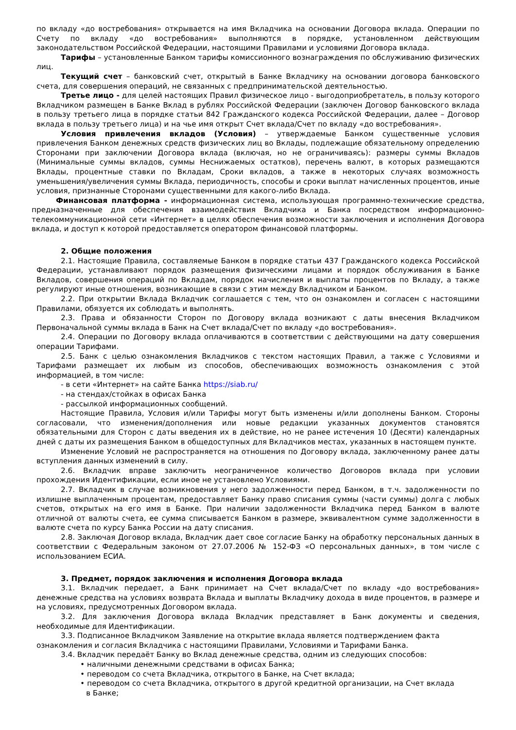по вкладу «до востребования» открывается на имя Вкладчика на основании Договора вклада. Операции по Счету по вкладу «до востребования» выполняются в порядке, установленном действующим законодательством Российской Федерации, настоящими Правилами и условиями Договора вклада.
Тарифы – установленные Банком тарифы комиссионного вознаграждения по обслуживанию физических лиц.
Текущий счет – банковский счет, открытый в Банке Вкладчику на основании договора банковского счета, для совершения операций, не связанных с предпринимательской деятельностью.
Третье лицо - для целей настоящих Правил физическое лицо - выгодоприобретатель, в пользу которого Вкладчиком размещен в Банке Вклад в рублях Российской Федерации (заключен Договор банковского вклада в пользу третьего лица в порядке статьи 842 Гражданского кодекса Российской Федерации, далее – Договор вклада в пользу третьего лица) и на чье имя открыт Счет вклада/Счет по вкладу «до востребования».
Условия привлечения вкладов (Условия) – утверждаемые Банком существенные условия привлечения Банком денежных средств физических лиц во Вклады, подлежащие обязательному определению Сторонами при заключении Договора вклада (включая, но не ограничиваясь): размеры суммы Вкладов (Минимальные суммы вкладов, суммы Неснижаемых остатков), перечень валют, в которых размещаются Вклады, процентные ставки по Вкладам, Сроки вкладов, а также в некоторых случаях возможность уменьшения/увеличения суммы Вклада, периодичность, способы и сроки выплат начисленных процентов, иные условия, признанные Сторонами существенными для какого-либо Вклада.
Финансовая платформа - информационная система, использующая программно-технические средства, предназначенные для обеспечения взаимодействия Вкладчика и Банка посредством информационно-телекоммуникационной сети «Интернет» в целях обеспечения возможности заключения и исполнения Договора вклада, и доступ к которой предоставляется оператором финансовой платформы.
2. Общие положения
2.1. Настоящие Правила, составляемые Банком в порядке статьи 437 Гражданского кодекса Российской Федерации, устанавливают порядок размещения физическими лицами и порядок обслуживания в Банке Вкладов, совершения операций по Вкладам, порядок начисления и выплаты процентов по Вкладу, а также регулируют иные отношения, возникающие в связи с этим между Вкладчиком и Банком.
2.2. При открытии Вклада Вкладчик соглашается с тем, что он ознакомлен и согласен с настоящими Правилами, обязуется их соблюдать и выполнять.
2.3. Права и обязанности Сторон по Договору вклада возникают с даты внесения Вкладчиком Первоначальной суммы вклада в Банк на Счет вклада/Счет по вкладу «до востребования».
2.4. Операции по Договору вклада оплачиваются в соответствии с действующими на дату совершения операции Тарифами.
2.5. Банк с целью ознакомления Вкладчиков с текстом настоящих Правил, а также с Условиями и Тарифами размещает их любым из способов, обеспечивающих возможность ознакомления с этой информацией, в том числе:
- в сети «Интернет» на сайте Банка https://siab.ru/
- на стендах/стойках в офисах Банка
- рассылкой информационных сообщений.
Настоящие Правила, Условия и/или Тарифы могут быть изменены и/или дополнены Банком. Стороны согласовали, что изменения/дополнения или новые редакции указанных документов становятся обязательными для Сторон с даты введения их в действие, но не ранее истечения 10 (Десяти) календарных дней с даты их размещения Банком в общедоступных для Вкладчиков местах, указанных в настоящем пункте.
Изменение Условий не распространяется на отношения по Договору вклада, заключенному ранее даты вступления данных изменений в силу.
2.6. Вкладчик вправе заключить неограниченное количество Договоров вклада при условии прохождения Идентификации, если иное не установлено Условиями.
2.7. Вкладчик в случае возникновения у него задолженности перед Банком, в т.ч. задолженности по излишне выплаченным процентам, предоставляет Банку право списания суммы (части суммы) долга с любых счетов, открытых на его имя в Банке. При наличии задолженности Вкладчика перед Банком в валюте отличной от валюты счета, ее сумма списывается Банком в размере, эквивалентном сумме задолженности в валюте счета по курсу Банка России на дату списания.
2.8. Заключая Договор вклада, Вкладчик дает свое согласие Банку на обработку персональных данных в соответствии с Федеральным законом от 27.07.2006 № 152-ФЗ «О персональных данных», в том числе с использованием ЕСИА.
3. Предмет, порядок заключения и исполнения Договора вклада
3.1. Вкладчик передает, а Банк принимает на Счет вклада/Счет по вкладу «до востребования» денежные средства на условиях возврата Вклада и выплаты Вкладчику дохода в виде процентов, в размере и на условиях, предусмотренных Договором вклада.
3.2. Для заключения Договора вклада Вкладчик представляет в Банк документы и сведения, необходимые для Идентификации.
3.3. Подписанное Вкладчиком Заявление на открытие вклада является подтверждением факта ознакомления и согласия Вкладчика с настоящими Правилами, Условиями и Тарифами Банка.
3.4. Вкладчик передаёт Банку во Вклад денежные средства, одним из следующих способов:
• наличными денежными средствами в офисах Банка;
• переводом со счета Вкладчика, открытого в Банке, на Счет вклада;
• переводом со счета Вкладчика, открытого в другой кредитной организации, на Счет вклада в Банке;